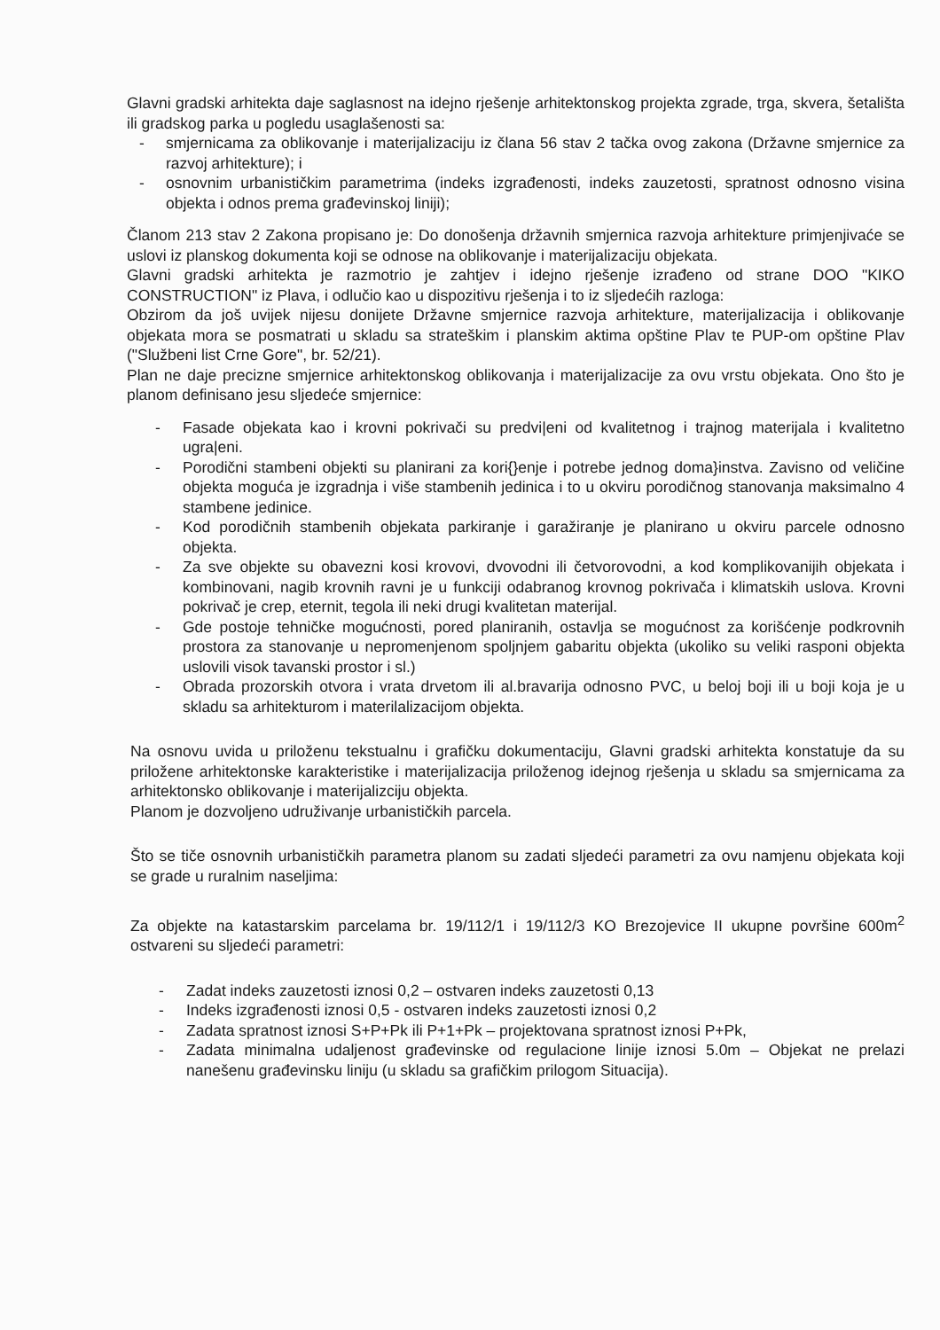Glavni gradski arhitekta daje saglasnost na idejno rješenje arhitektonskog projekta zgrade, trga, skvera, šetališta ili gradskog parka u pogledu usaglašenosti sa:
- smjernicama za oblikovanje i materijalizaciju iz člana 56 stav 2 tačka ovog zakona (Državne smjernice za razvoj arhitekture); i
- osnovnim urbanističkim parametrima (indeks izgrađenosti, indeks zauzetosti, spratnost odnosno visina objekta i odnos prema građevinskoj liniji);
Članom 213 stav 2 Zakona propisano je: Do donošenja državnih smjernica razvoja arhitekture primjenjivaće se uslovi iz planskog dokumenta koji se odnose na oblikovanje i materijalizaciju objekata.
Glavni gradski arhitekta je razmotrio je zahtjev i idejno rješenje izrađeno od strane DOO "KIKO CONSTRUCTION" iz Plava, i odlučio kao u dispozitivu rješenja i to iz sljedećih razloga:
Obzirom da još uvijek nijesu donijete Državne smjernice razvoja arhitekture, materijalizacija i oblikovanje objekata mora se posmatrati u skladu sa strateškim i planskim aktima opštine Plav te PUP-om opštine Plav ("Službeni list Crne Gore", br. 52/21).
Plan ne daje precizne smjernice arhitektonskog oblikovanja i materijalizacije za ovu vrstu objekata. Ono što je planom definisano jesu sljedeće smjernice:
- Fasade objekata kao i krovni pokrivači su predvi|eni od kvalitetnog i trajnog materijala i kvalitetno ugra|eni.
- Porodični stambeni objekti su planirani za kori{}enje i potrebe jednog doma}instva. Zavisno od veličine objekta moguća je izgradnja i više stambenih jedinica i to u okviru porodičnog stanovanja maksimalno 4 stambene jedinice.
- Kod porodičnih stambenih objekata parkiranje i garažiranje je planirano u okviru parcele odnosno objekta.
- Za sve objekte su obavezni kosi krovovi, dvovodni ili četvorovodni, a kod komplikovanijih objekata i kombinovani, nagib krovnih ravni je u funkciji odabranog krovnog pokrivača i klimatskih uslova. Krovni pokrivač je crep, eternit, tegola ili neki drugi kvalitetan materijal.
- Gde postoje tehničke mogućnosti, pored planiranih, ostavlja se mogućnost za korišćenje podkrovnih prostora za stanovanje u nepromenjenom spoljnjem gabaritu objekta (ukoliko su veliki rasponi objekta uslovili visok tavanski prostor i sl.)
- Obrada prozorskih otvora i vrata drvetom ili al.bravarija odnosno PVC, u beloj boji ili u boji koja je u skladu sa arhitekturom i materilalizacijom objekta.
Na osnovu uvida u priloženu tekstualnu i grafičku dokumentaciju, Glavni gradski arhitekta konstatuje da su priložene arhitektonske karakteristike i materijalizacija priloženog idejnog rješenja u skladu sa smjernicama za arhitektonsko oblikovanje i materijalizciju objekta.
Planom je dozvoljeno udruživanje urbanističkih parcela.
Što se tiče osnovnih urbanističkih parametra planom su zadati sljedeći parametri za ovu namjenu objekata koji se grade u ruralnim naseljima:
Za objekte na katastarskim parcelama br. 19/112/1 i 19/112/3 KO Brezojevice II ukupne površine 600m<sup>2</sup> ostvareni su sljedeći parametri:
- Zadat indeks zauzetosti iznosi 0,2 – ostvaren indeks zauzetosti 0,13
- Indeks izgrađenosti iznosi 0,5 - ostvaren indeks zauzetosti iznosi 0,2
- Zadata spratnost iznosi S+P+Pk ili P+1+Pk – projektovana spratnost iznosi P+Pk,
- Zadata minimalna udaljenost građevinske od regulacione linije iznosi 5.0m – Objekat ne prelazi nanešenu građevinsku liniju (u skladu sa grafičkim prilogom Situacija).